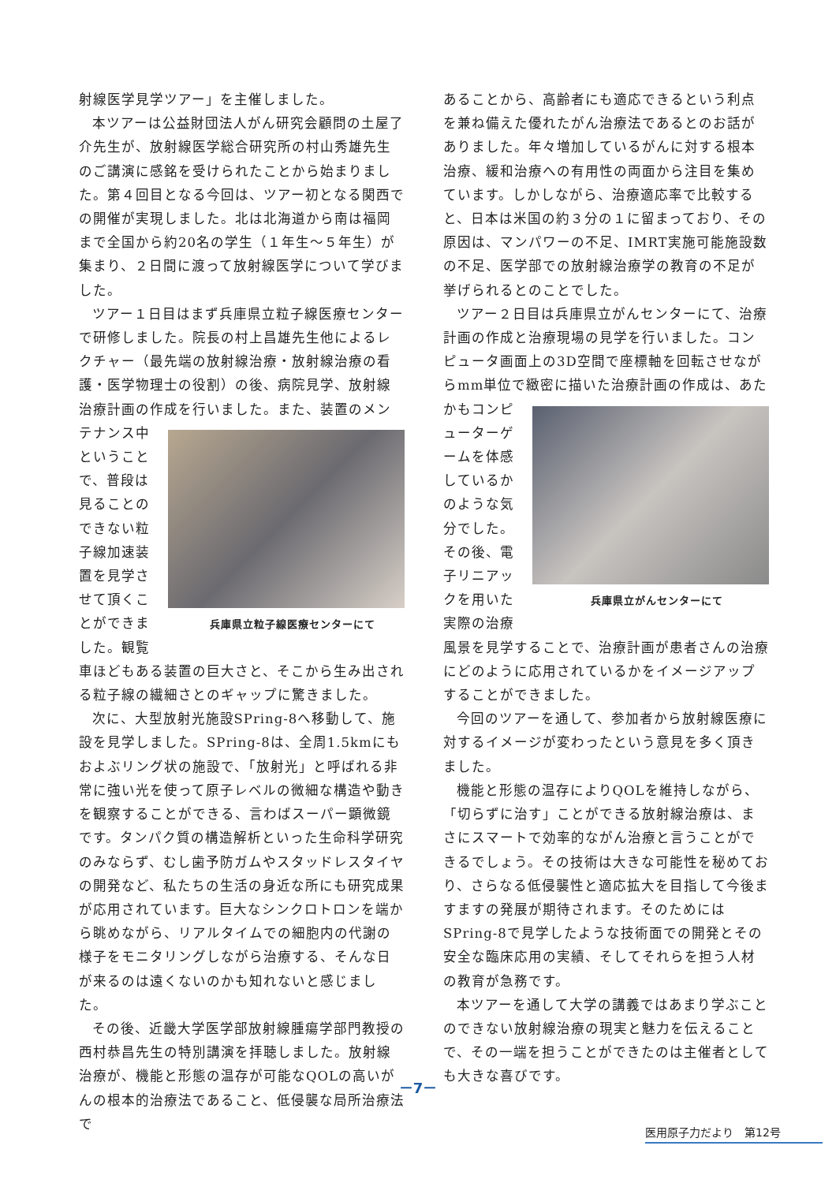射線医学見学ツアー」を主催しました。
本ツアーは公益財団法人がん研究会顧問の土屋了介先生が、放射線医学総合研究所の村山秀雄先生のご講演に感銘を受けられたことから始まりました。第４回目となる今回は、ツアー初となる関西での開催が実現しました。北は北海道から南は福岡まで全国から約20名の学生（１年生～５年生）が集まり、２日間に渡って放射線医学について学びました。
ツアー１日目はまず兵庫県立粒子線医療センターで研修しました。院長の村上昌雄先生他によるレクチャー（最先端の放射線治療・放射線治療の看護・医学物理士の役割）の後、病院見学、放射線治療計画の作成を行いました。また、装置のメンテナンス 兵庫県立粒子線医療センターにて 中ということで、普段は見ることのできない粒子線加速装置を見学させて頂くことができました。観覧車ほどもある装置の巨大さと、そこから生み出される粒子線の繊細さとのギャップに驚きました。
次に、大型放射光施設SPring-8へ移動して、施設を見学しました。SPring-8は、全周1.5kmにもおよぶリング状の施設で、「放射光」と呼ばれる非常に強い光を使って原子レベルの微細な構造や動きを観察することができる、言わばスーパー顕微鏡です。タンパク質の構造解析といった生命科学研究のみならず、むし歯予防ガムやスタッドレスタイヤの開発など、私たちの生活の身近な所にも研究成果が応用されています。巨大なシンクロトロンを端から眺めながら、リアルタイムでの細胞内の代謝の様子をモニタリングしながら治療する、そんな日が来るのは遠くないのかも知れないと感じました。
その後、近畿大学医学部放射線腫瘍学部門教授の西村恭昌先生の特別講演を拝聴しました。放射線治療が、機能と形態の温存が可能なQOLの高いがんの根本的治療法であること、低侵襲な局所治療法で
あることから、高齢者にも適応できるという利点を兼ね備えた優れたがん治療法であるとのお話がありました。年々増加しているがんに対する根本治療、緩和治療への有用性の両面から注目を集めています。しかしながら、治療適応率で比較すると、日本は米国の約３分の１に留まっており、その原因は、マンパワーの不足、IMRT実施可能施設数の不足、医学部での放射線治療学の教育の不足が挙げられるとのことでした。
ツアー２日目は兵庫県立がんセンターにて、治療計画の作成と治療現場の見学を行いました。コンピュータ画面上の3D空間で座標軸を回転させながらmm単位で緻密に描いた治療計画の作成は、あ 兵庫県立がんセンターにて たかもコンピューターゲームを体感しているかのような気分でした。その後、電子リニアックを用いた実際の治療風景を見学することで、治療計画が患者さんの治療にどのように応用されているかをイメージアップすることができました。
今回のツアーを通して、参加者から放射線医療に対するイメージが変わったという意見を多く頂きました。
機能と形態の温存によりQOLを維持しながら、「切らずに治す」ことができる放射線治療は、まさにスマートで効率的ながん治療と言うことができるでしょう。その技術は大きな可能性を秘めており、さらなる低侵襲性と適応拡大を目指して今後ますますの発展が期待されます。そのためにはSPring-8で見学したような技術面での開発とその安全な臨床応用の実績、そしてそれらを担う人材の教育が急務です。
本ツアーを通して大学の講義ではあまり学ぶことのできない放射線治療の現実と魅力を伝えることで、その一端を担うことができたのは主催者としても大きな喜びです。
－7－
医用原子力だより　第12号